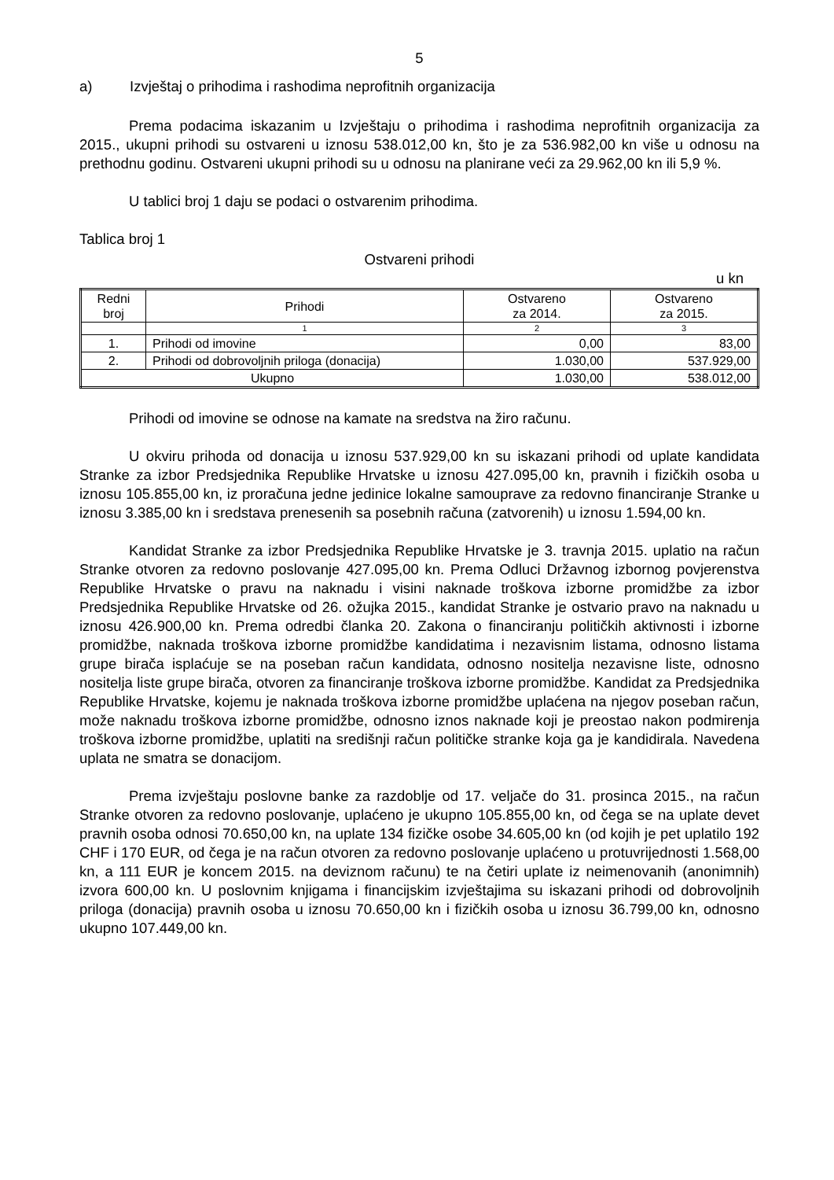5
a) Izvještaj o prihodima i rashodima neprofitnih organizacija
Prema podacima iskazanim u Izvještaju o prihodima i rashodima neprofitnih organizacija za 2015., ukupni prihodi su ostvareni u iznosu 538.012,00 kn, što je za 536.982,00 kn više u odnosu na prethodnu godinu. Ostvareni ukupni prihodi su u odnosu na planirane veći za 29.962,00 kn ili 5,9 %.
U tablici broj 1 daju se podaci o ostvarenim prihodima.
Tablica broj 1
Ostvareni prihodi
u kn
| Redni broj | Prihodi | Ostvareno za 2014. | Ostvareno za 2015. |
| --- | --- | --- | --- |
| | 1 | 2 | 3 |
| 1. | Prihodi od imovine | 0,00 | 83,00 |
| 2. | Prihodi od dobrovoljnih priloga (donacija) | 1.030,00 | 537.929,00 |
| Ukupno | | 1.030,00 | 538.012,00 |
Prihodi od imovine se odnose na kamate na sredstva na žiro računu.
U okviru prihoda od donacija u iznosu 537.929,00 kn su iskazani prihodi od uplate kandidata Stranke za izbor Predsjednika Republike Hrvatske u iznosu 427.095,00 kn, pravnih i fizičkih osoba u iznosu 105.855,00 kn, iz proračuna jedne jedinice lokalne samouprave za redovno financiranje Stranke u iznosu 3.385,00 kn i sredstava prenesenih sa posebnih računa (zatvorenih) u iznosu 1.594,00 kn.
Kandidat Stranke za izbor Predsjednika Republike Hrvatske je 3. travnja 2015. uplatio na račun Stranke otvoren za redovno poslovanje 427.095,00 kn. Prema Odluci Državnog izbornog povjerenstva Republike Hrvatske o pravu na naknadu i visini naknade troškova izborne promidžbe za izbor Predsjednika Republike Hrvatske od 26. ožujka 2015., kandidat Stranke je ostvario pravo na naknadu u iznosu 426.900,00 kn. Prema odredbi članka 20. Zakona o financiranju političkih aktivnosti i izborne promidžbe, naknada troškova izborne promidžbe kandidatima i nezavisnim listama, odnosno listama grupe birača isplaćuje se na poseban račun kandidata, odnosno nositelja nezavisne liste, odnosno nositelja liste grupe birača, otvoren za financiranje troškova izborne promidžbe. Kandidat za Predsjednika Republike Hrvatske, kojemu je naknada troškova izborne promidžbe uplaćena na njegov poseban račun, može naknadu troškova izborne promidžbe, odnosno iznos naknade koji je preostao nakon podmirenja troškova izborne promidžbe, uplatiti na središnji račun političke stranke koja ga je kandidirala. Navedena uplata ne smatra se donacijom.
Prema izvještaju poslovne banke za razdoblje od 17. veljače do 31. prosinca 2015., na račun Stranke otvoren za redovno poslovanje, uplaćeno je ukupno 105.855,00 kn, od čega se na uplate devet pravnih osoba odnosi 70.650,00 kn, na uplate 134 fizičke osobe 34.605,00 kn (od kojih je pet uplatilo 192 CHF i 170 EUR, od čega je na račun otvoren za redovno poslovanje uplaćeno u protuvrijednosti 1.568,00 kn, a 111 EUR je koncem 2015. na deviznom računu) te na četiri uplate iz neimenovanih (anonimnih) izvora 600,00 kn. U poslovnim knjigama i financijskim izvještajima su iskazani prihodi od dobrovoljnih priloga (donacija) pravnih osoba u iznosu 70.650,00 kn i fizičkih osoba u iznosu 36.799,00 kn, odnosno ukupno 107.449,00 kn.